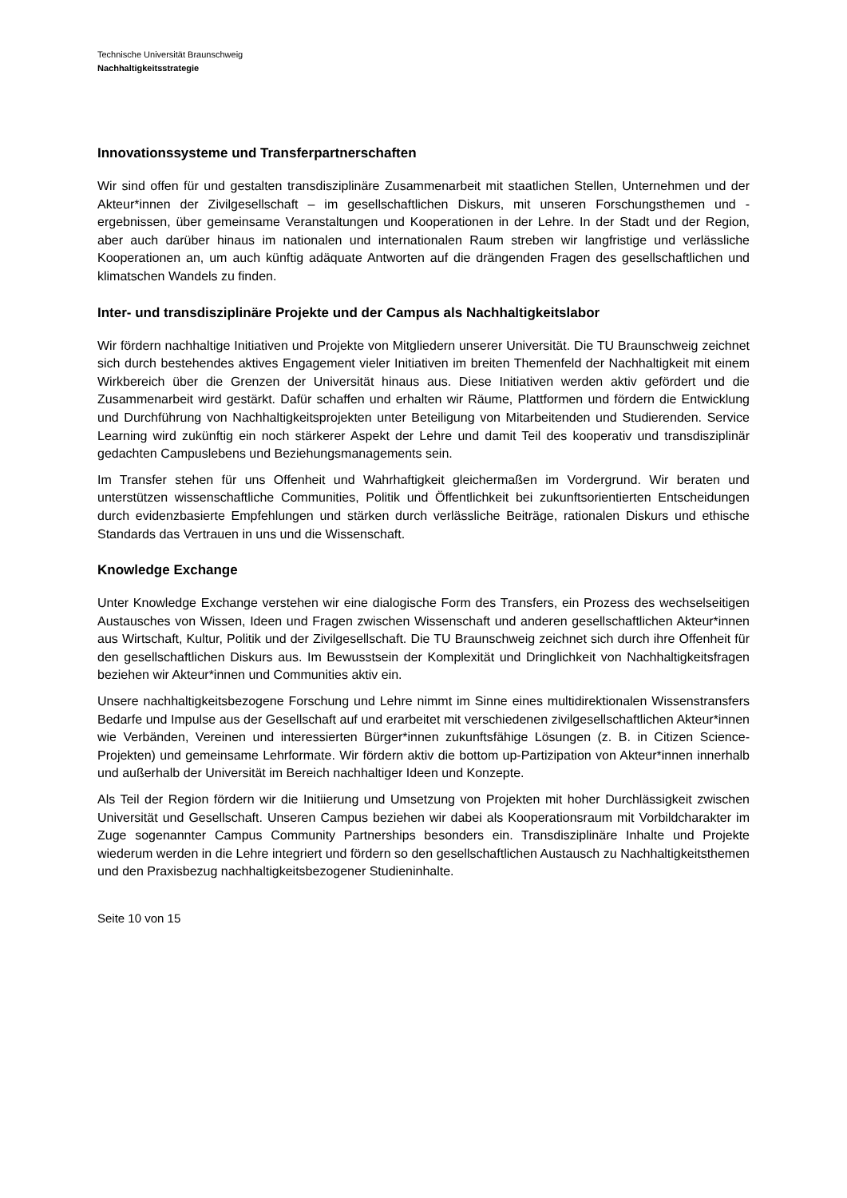Technische Universität Braunschweig
Nachhaltigkeitsstrategie
Innovationssysteme und Transferpartnerschaften
Wir sind offen für und gestalten transdisziplinäre Zusammenarbeit mit staatlichen Stellen, Unternehmen und der Akteur*innen der Zivilgesellschaft – im gesellschaftlichen Diskurs, mit unseren Forschungsthemen und -ergebnissen, über gemeinsame Veranstaltungen und Kooperationen in der Lehre. In der Stadt und der Region, aber auch darüber hinaus im nationalen und internationalen Raum streben wir langfristige und verlässliche Kooperationen an, um auch künftig adäquate Antworten auf die drängenden Fragen des gesellschaftlichen und klimatschen Wandels zu finden.
Inter- und transdisziplinäre Projekte und der Campus als Nachhaltigkeitslabor
Wir fördern nachhaltige Initiativen und Projekte von Mitgliedern unserer Universität. Die TU Braunschweig zeichnet sich durch bestehendes aktives Engagement vieler Initiativen im breiten Themenfeld der Nachhaltigkeit mit einem Wirkbereich über die Grenzen der Universität hinaus aus. Diese Initiativen werden aktiv gefördert und die Zusammenarbeit wird gestärkt. Dafür schaffen und erhalten wir Räume, Plattformen und fördern die Entwicklung und Durchführung von Nachhaltigkeitsprojekten unter Beteiligung von Mitarbeitenden und Studierenden. Service Learning wird zukünftig ein noch stärkerer Aspekt der Lehre und damit Teil des kooperativ und transdisziplinär gedachten Campuslebens und Beziehungsmanagements sein.
Im Transfer stehen für uns Offenheit und Wahrhaftigkeit gleichermaßen im Vordergrund. Wir beraten und unterstützen wissenschaftliche Communities, Politik und Öffentlichkeit bei zukunftsorientierten Entscheidungen durch evidenzbasierte Empfehlungen und stärken durch verlässliche Beiträge, rationalen Diskurs und ethische Standards das Vertrauen in uns und die Wissenschaft.
Knowledge Exchange
Unter Knowledge Exchange verstehen wir eine dialogische Form des Transfers, ein Prozess des wechselseitigen Austausches von Wissen, Ideen und Fragen zwischen Wissenschaft und anderen gesellschaftlichen Akteur*innen aus Wirtschaft, Kultur, Politik und der Zivilgesellschaft. Die TU Braunschweig zeichnet sich durch ihre Offenheit für den gesellschaftlichen Diskurs aus. Im Bewusstsein der Komplexität und Dringlichkeit von Nachhaltigkeitsfragen beziehen wir Akteur*innen und Communities aktiv ein.
Unsere nachhaltigkeitsbezogene Forschung und Lehre nimmt im Sinne eines multidirektionalen Wissenstransfers Bedarfe und Impulse aus der Gesellschaft auf und erarbeitet mit verschiedenen zivilgesellschaftlichen Akteur*innen wie Verbänden, Vereinen und interessierten Bürger*innen zukunftsfähige Lösungen (z. B. in Citizen Science-Projekten) und gemeinsame Lehrformate. Wir fördern aktiv die bottom up-Partizipation von Akteur*innen innerhalb und außerhalb der Universität im Bereich nachhaltiger Ideen und Konzepte.
Als Teil der Region fördern wir die Initiierung und Umsetzung von Projekten mit hoher Durchlässigkeit zwischen Universität und Gesellschaft. Unseren Campus beziehen wir dabei als Kooperationsraum mit Vorbildcharakter im Zuge sogenannter Campus Community Partnerships besonders ein. Transdisziplinäre Inhalte und Projekte wiederum werden in die Lehre integriert und fördern so den gesellschaftlichen Austausch zu Nachhaltigkeitsthemen und den Praxisbezug nachhaltigkeitsbezogener Studieninhalte.
Seite 10 von 15